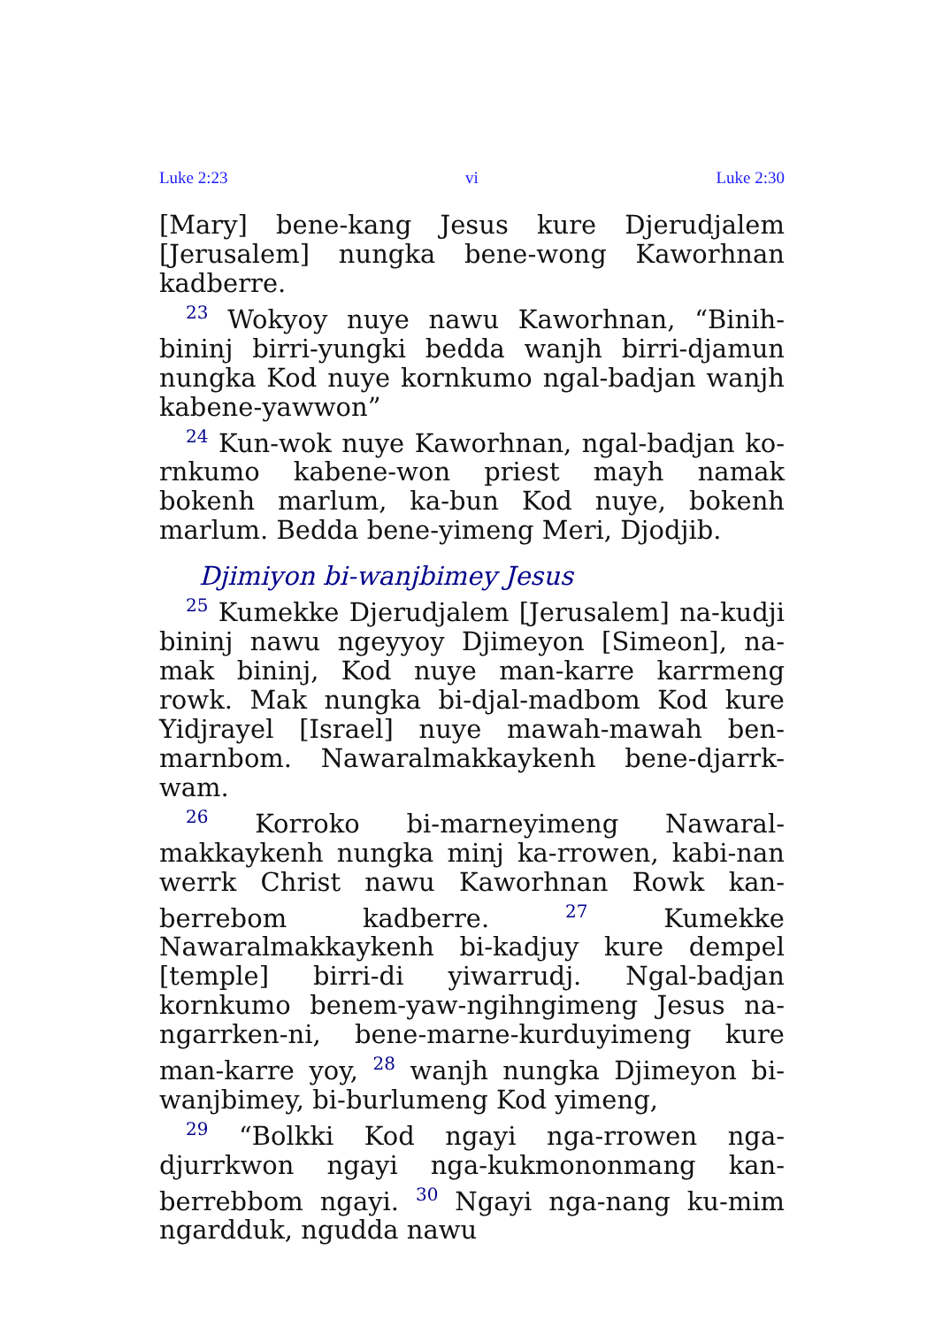Luke 2:23 vi Luke 2:30
[Mary] bene-kang Jesus kure Djerudjalem [Jerusalem] nungka bene-wong Kaworhnan kadberre.
<sup>23</sup> Wokyoy nuye nawu Kaworhnan, “Binih-bininj birri-yungki bedda wanjh birri-djamun nungka Kod nuye kornkumo ngal-badjan wanjh kabene-yawwon”
<sup>24</sup> Kun-wok nuye Kaworhnan, ngal-badjan ko-rnkumo kabene-won priest mayh namak bokenh marlum, ka-bun Kod nuye, bokenh marlum. Bedda bene-yimeng Meri, Djodjib.
Djimiyon bi-wanjbimey Jesus
<sup>25</sup> Kumekke Djerudjalem [Jerusalem] na-kudji bininj nawu ngeyyoy Djimeyon [Simeon], na-mak bininj, Kod nuye man-karre karrmeng rowk. Mak nungka bi-djal-madbom Kod kure Yidjrayel [Israel] nuye mawah-mawah ben-marnbom. Nawaralmakkaykenh bene-djarrk-wam.
<sup>26</sup> Korroko bi-marneyimeng Nawaral-makkaykenh nungka minj ka-rrowen, kabi-nan werrk Christ nawu Kaworhnan Rowk kan-berrebom kadberre. <sup>27</sup> Kumekke Nawaralmakkaykenh bi-kadjuy kure dempel [temple] birri-di yiwarrudj. Ngal-badjan kornkumo benem-yaw-ngihngimeng Jesus na-ngarrken-ni, bene-marne-kurduyimeng kure man-karre yoy, <sup>28</sup> wanjh nungka Djimeyon bi-wanjbimey, bi-burlumeng Kod yimeng,
<sup>29</sup> “Bolkki Kod ngayi nga-rrowen nga-djurrkwon ngayi nga-kukmononmang kan-berrebbom ngayi. <sup>30</sup> Ngayi nga-nang ku-mim ngardduk, ngudda nawu